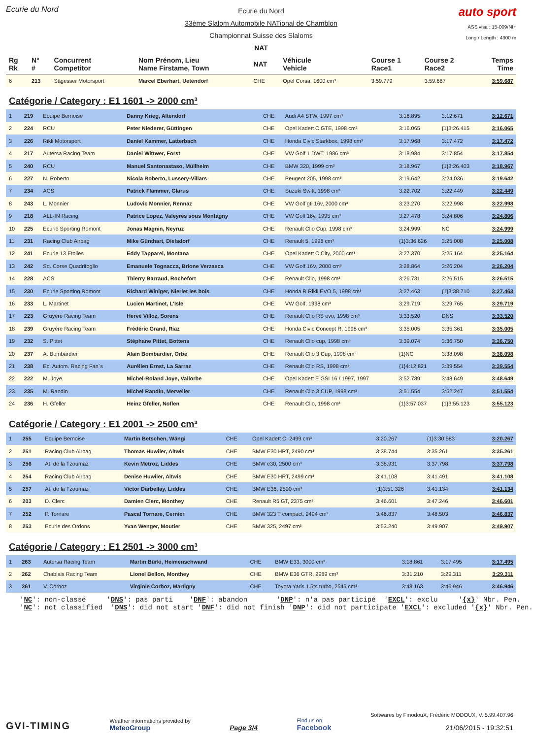Ecurie du Nord
Ecurie du Nord
33ème Slalom Automobile NATional de Chamblon
Championnat Suisse des Slaloms
NAT
auto sport
ASS visa : 15-009/NI+
Long./ Length : 4300 m
| Rg Rk | N° # | Concurrent Competitor | Nom Prénom, Lieu Name Firstame, Town | NAT | Véhicule Vehicle | Course 1 Race1 | Course 2 Race2 | Temps Time |
| --- | --- | --- | --- | --- | --- | --- | --- | --- |
| 6 | 213 | Sägesser Motorsport | Marcel Eberhart, Uetendorf | CHE | Opel Corsa, 1600 cm³ | 3:59.779 | 3:59.687 | 3:59.687 |
Catégorie / Category : E1 1601 -> 2000 cm³
| 1 | 219 | Equipe Bernoise | Danny Krieg, Altendorf | CHE | Audi A4 STW, 1997 cm³ | 3:16.895 | 3:12.671 | 3:12.671 |
| 2 | 224 | RCU | Peter Niederer, Güttingen | CHE | Opel Kadett C GTE, 1998 cm³ | 3:16.065 | {1}3:26.415 | 3:16.065 |
| 3 | 226 | Rikli Motorsport | Daniel Kammer, Latterbach | CHE | Honda Civic Starkbox, 1998 cm³ | 3:17.968 | 3:17.472 | 3:17.472 |
| 4 | 217 | Autersa Racing Team | Daniel Wittwer, Forst | CHE | VW Golf 1 DWT, 1986 cm³ | 3:18.984 | 3:17.854 | 3:17.854 |
| 5 | 240 | RCU | Manuel Santonastaso, Müllheim | CHE | BMW 320, 1999 cm³ | 3:18.967 | {1}3:26.403 | 3:18.967 |
| 6 | 227 | N. Roberto | Nicola Roberto, Lussery-Villars | CHE | Peugeot 205, 1998 cm³ | 3:19.642 | 3:24.036 | 3:19.642 |
| 7 | 234 | ACS | Patrick Flammer, Glarus | CHE | Suzuki Swift, 1998 cm³ | 3:22.702 | 3:22.449 | 3:22.449 |
| 8 | 243 | L. Monnier | Ludovic Monnier, Rennaz | CHE | VW Golf gti 16v, 2000 cm³ | 3:23.270 | 3:22.998 | 3:22.998 |
| 9 | 218 | ALL-IN Racing | Patrice Lopez, Valeyres sous Montagny | CHE | VW Golf 16v, 1995 cm³ | 3:27.478 | 3:24.806 | 3:24.806 |
| 10 | 225 | Ecurie Sporting Romont | Jonas Magnin, Neyruz | CHE | Renault Clio Cup, 1998 cm³ | 3:24.999 | NC | 3:24.999 |
| 11 | 231 | Racing Club Airbag | Mike Günthart, Dielsdorf | CHE | Renault 5, 1998 cm³ | {1}3:36.626 | 3:25.008 | 3:25.008 |
| 12 | 241 | Ecurie 13 Etoiles | Eddy Tapparel, Montana | CHE | Opel Kadett C City, 2000 cm³ | 3:27.370 | 3:25.164 | 3:25.164 |
| 13 | 242 | Sq. Corse Quadrifoglio | Emanuele Tognacca, Brione Verzasca | CHE | VW Golf 16V, 2000 cm³ | 3:28.864 | 3:26.204 | 3:26.204 |
| 14 | 228 | ACS | Thierry Barraud, Rochefort | CHE | Renault Clio, 1998 cm³ | 3:26.731 | 3:26.515 | 3:26.515 |
| 15 | 230 | Ecurie Sporting Romont | Richard Winiger, Nierlet les bois | CHE | Honda R Rikli EVO 5, 1998 cm³ | 3:27.463 | {1}3:38.710 | 3:27.463 |
| 16 | 233 | L. Martinet | Lucien Martinet, L'Isle | CHE | VW Golf, 1998 cm³ | 3:29.719 | 3:29.765 | 3:29.719 |
| 17 | 223 | Gruyère Racing Team | Hervé Villoz, Sorens | CHE | Renault Clio RS evo, 1998 cm³ | 3:33.520 | DNS | 3:33.520 |
| 18 | 239 | Gruyère Racing Team | Frédéric Grand, Riaz | CHE | Honda Civic Concept R, 1998 cm³ | 3:35.005 | 3:35.361 | 3:35.005 |
| 19 | 232 | S. Pittet | Stéphane Pittet, Bottens | CHE | Renault Clio cup, 1998 cm³ | 3:39.074 | 3:36.750 | 3:36.750 |
| 20 | 237 | A. Bombardier | Alain Bombardier, Orbe | CHE | Renault Clio 3 Cup, 1998 cm³ | {1}NC | 3:38.098 | 3:38.098 |
| 21 | 238 | Ec. Autom. Racing Fan´s | Aurélien Ernst, La Sarraz | CHE | Renault Clio RS, 1998 cm³ | {1}4:12.821 | 3:39.554 | 3:39.554 |
| 22 | 222 | M. Joye | Michel-Roland Joye, Vallorbe | CHE | Opel Kadett E GSI 16 / 1997, 1997 | 3:52.789 | 3:48.649 | 3:48.649 |
| 23 | 235 | M. Randin | Michel Randin, Mervelier | CHE | Renault Clio 3 CUP, 1998 cm³ | 3:51.554 | 3:52.247 | 3:51.554 |
| 24 | 236 | H. Gfeller | Heinz Gfeller, Noflen | CHE | Renault Clio, 1998 cm³ | {1}3:57.037 | {1}3:55.123 | 3:55.123 |
Catégorie / Category : E1 2001 -> 2500 cm³
| 1 | 255 | Equipe Bernoise | Martin Betschen, Wängi | CHE | Opel Kadett C, 2499 cm³ | 3:20.267 | {1}3:30.583 | 3:20.267 |
| 2 | 251 | Racing Club Airbag | Thomas Huwiler, Altwis | CHE | BMW E30 HRT, 2490 cm³ | 3:38.744 | 3:35.261 | 3:35.261 |
| 3 | 256 | At. de la Tzoumaz | Kevin Metroz, Liddes | CHE | BMW e30, 2500 cm³ | 3:38.931 | 3:37.798 | 3:37.798 |
| 4 | 254 | Racing Club Airbag | Denise Huwiler, Altwis | CHE | BMW E30 HRT, 2499 cm³ | 3:41.108 | 3:41.491 | 3:41.108 |
| 5 | 257 | At. de la Tzoumaz | Victor Darbellay, Liddes | CHE | BMW E36, 2500 cm³ | {1}3:51.326 | 3:41.134 | 3:41.134 |
| 6 | 203 | D. Clerc | Damien Clerc, Monthey | CHE | Renault R5 GT, 2375 cm³ | 3:46.601 | 3:47.246 | 3:46.601 |
| 7 | 252 | P. Tornare | Pascal Tornare, Cernier | CHE | BMW 323 T compact, 2494 cm³ | 3:46.837 | 3:48.503 | 3:46.837 |
| 8 | 253 | Ecurie des Ordons | Yvan Wenger, Moutier | CHE | BMW 325, 2497 cm³ | 3:53.240 | 3:49.907 | 3:49.907 |
Catégorie / Category : E1 2501 -> 3000 cm³
| 1 | 263 | Autersa Racing Team | Martin Bürki, Heimenschwand | CHE | BMW E33, 3000 cm³ | 3:18.861 | 3:17.495 | 3:17.495 |
| 2 | 262 | Chablais Racing Team | Lionel Bellon, Monthey | CHE | BMW E36 GTR, 2989 cm³ | 3:31.210 | 3:29.311 | 3:29.311 |
| 3 | 261 | V. Corboz | Virginie Corboz, Martigny | CHE | Toyota Yaris 1.5ts turbo, 2545 cm³ | 3:48.163 | 3:46.946 | 3:46.946 |
'NC': non-classé 'DNS': pas parti 'DNF': abandon 'DNP': n'a pas participé 'EXCL': exclu '{x}' Nbr. Pen. 'NC': not classified 'DNS': did not start 'DNF': did not finish 'DNP': did not participate 'EXCL': excluded '{x}' Nbr. Pen.
GVI-TIMING
Weather informations provided by
MeteoGroup
Page 3/4
Find us on
Facebook
Softwares by FmodouX, Frédéric MODOUX, V. 5.99.407.96
21/06/2015 - 19:32:51